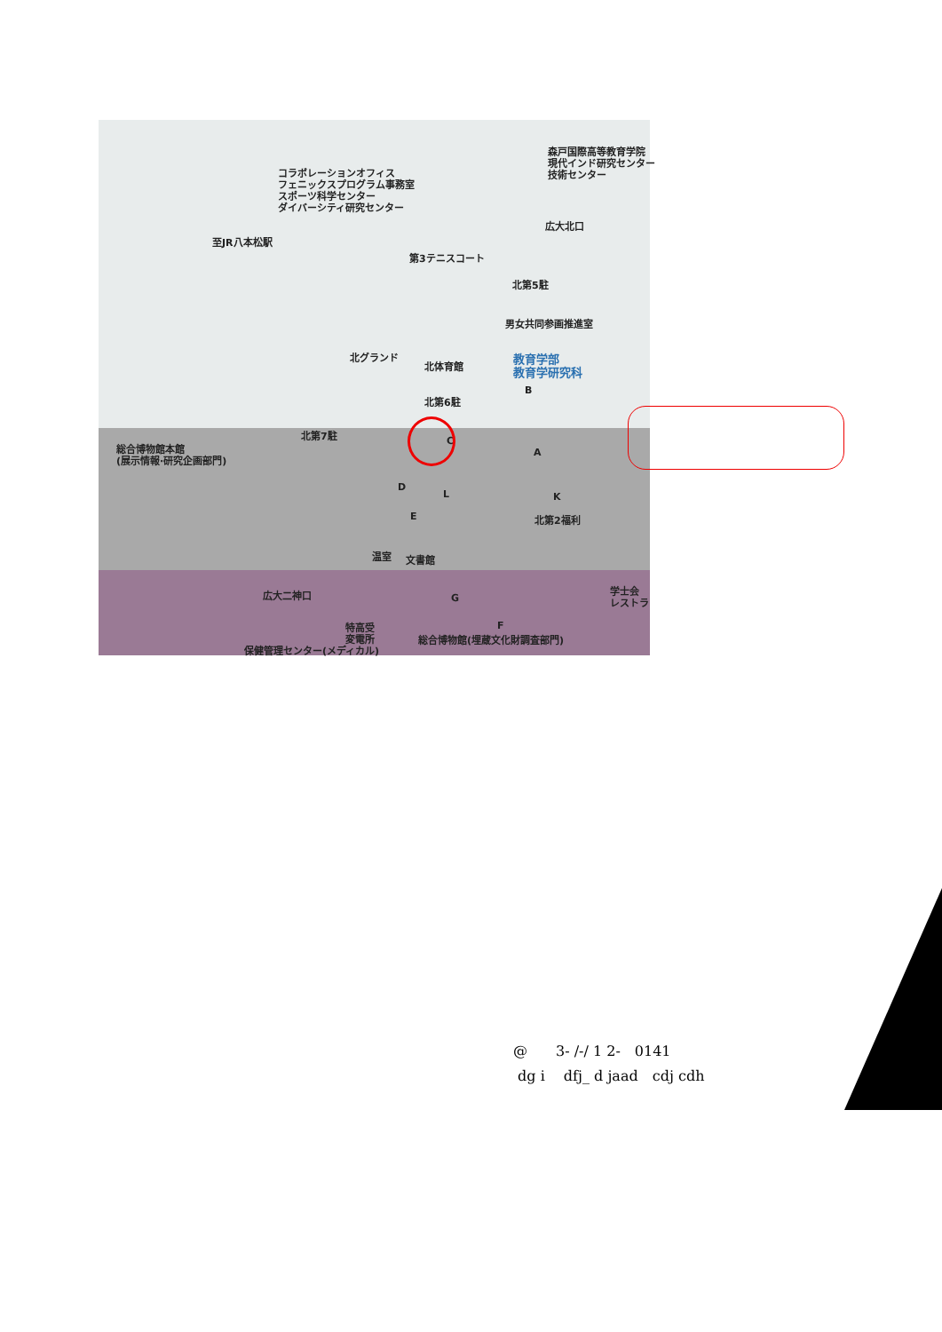森戸国際高等教育学院
現代インド研究センター
技術センター
コラボレーションオフィス
フェニックスプログラム事務室
スポーツ科学センター
ダイバーシティ研究センター
至JR八本松駅
広大北口
第3テニスコート
北第5駐
男女共同参画推進室
北グランド
北体育館
教育学部
教育学研究科
北第6駐
北第7駐
総合博物館本館
(展示情報·研究企画部門)
北第2福利
温室 文書館
広大二神口
学士会
レストラ
特高受
変電所
総合博物館(埋蔵文化財調査部門)
保健管理センター(メディカル)
B
C
A
D
L K
E
G
F
@　　3- /-/ 1 2-　0141
dg i　 dfj_ d jaad　cdj cdh